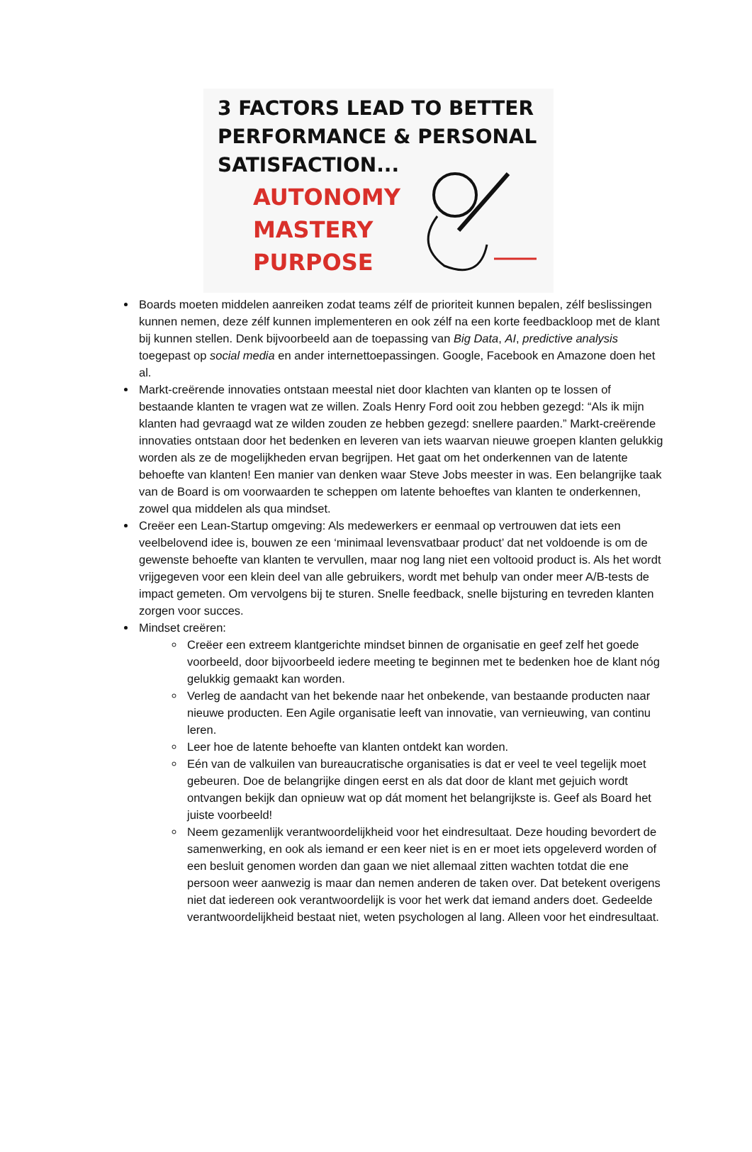3 FACTORS LEAD TO BETTER
PERFORMANCE & PERSONAL
SATISFACTION...
AUTONOMY
MASTERY
PURPOSE
Boards moeten middelen aanreiken zodat teams zélf de prioriteit kunnen bepalen, zélf beslissingen kunnen nemen, deze zélf kunnen implementeren en ook zélf na een korte feedbackloop met de klant bij kunnen stellen. Denk bijvoorbeeld aan de toepassing van Big Data, AI, predictive analysis toegepast op social media en ander internettoepassingen. Google, Facebook en Amazone doen het al.
Markt-creërende innovaties ontstaan meestal niet door klachten van klanten op te lossen of bestaande klanten te vragen wat ze willen. Zoals Henry Ford ooit zou hebben gezegd: “Als ik mijn klanten had gevraagd wat ze wilden zouden ze hebben gezegd: snellere paarden.” Markt-creërende innovaties ontstaan door het bedenken en leveren van iets waarvan nieuwe groepen klanten gelukkig worden als ze de mogelijkheden ervan begrijpen. Het gaat om het onderkennen van de latente behoefte van klanten! Een manier van denken waar Steve Jobs meester in was. Een belangrijke taak van de Board is om voorwaarden te scheppen om latente behoeftes van klanten te onderkennen, zowel qua middelen als qua mindset.
Creëer een Lean-Startup omgeving: Als medewerkers er eenmaal op vertrouwen dat iets een veelbelovend idee is, bouwen ze een ‘minimaal levensvatbaar product’ dat net voldoende is om de gewenste behoefte van klanten te vervullen, maar nog lang niet een voltooid product is. Als het wordt vrijgegeven voor een klein deel van alle gebruikers, wordt met behulp van onder meer A/B-tests de impact gemeten. Om vervolgens bij te sturen. Snelle feedback, snelle bijsturing en tevreden klanten zorgen voor succes.
Mindset creëren:
Creëer een extreem klantgerichte mindset binnen de organisatie en geef zelf het goede voorbeeld, door bijvoorbeeld iedere meeting te beginnen met te bedenken hoe de klant nóg gelukkig gemaakt kan worden.
Verleg de aandacht van het bekende naar het onbekende, van bestaande producten naar nieuwe producten. Een Agile organisatie leeft van innovatie, van vernieuwing, van continu leren.
Leer hoe de latente behoefte van klanten ontdekt kan worden.
Eén van de valkuilen van bureaucratische organisaties is dat er veel te veel tegelijk moet gebeuren. Doe de belangrijke dingen eerst en als dat door de klant met gejuich wordt ontvangen bekijk dan opnieuw wat op dát moment het belangrijkste is. Geef als Board het juiste voorbeeld!
Neem gezamenlijk verantwoordelijkheid voor het eindresultaat. Deze houding bevordert de samenwerking, en ook als iemand er een keer niet is en er moet iets opgeleverd worden of een besluit genomen worden dan gaan we niet allemaal zitten wachten totdat die ene persoon weer aanwezig is maar dan nemen anderen de taken over. Dat betekent overigens niet dat iedereen ook verantwoordelijk is voor het werk dat iemand anders doet. Gedeelde verantwoordelijkheid bestaat niet, weten psychologen al lang. Alleen voor het eindresultaat.